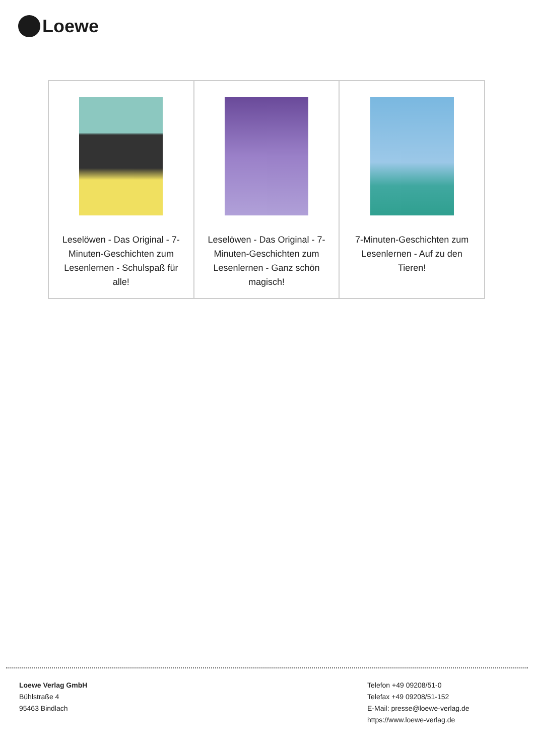Loewe
| Leselöwen - Das Original - 7-Minuten-Geschichten zum Lesenlernen - Schulspaß für alle! | Leselöwen - Das Original - 7-Minuten-Geschichten zum Lesenlernen - Ganz schön magisch! | 7-Minuten-Geschichten zum Lesenlernen - Auf zu den Tieren! |
Loewe Verlag GmbH
Bühlstraße 4
95463 Bindlach
Telefon +49 09208/51-0
Telefax +49 09208/51-152
E-Mail: presse@loewe-verlag.de
https://www.loewe-verlag.de